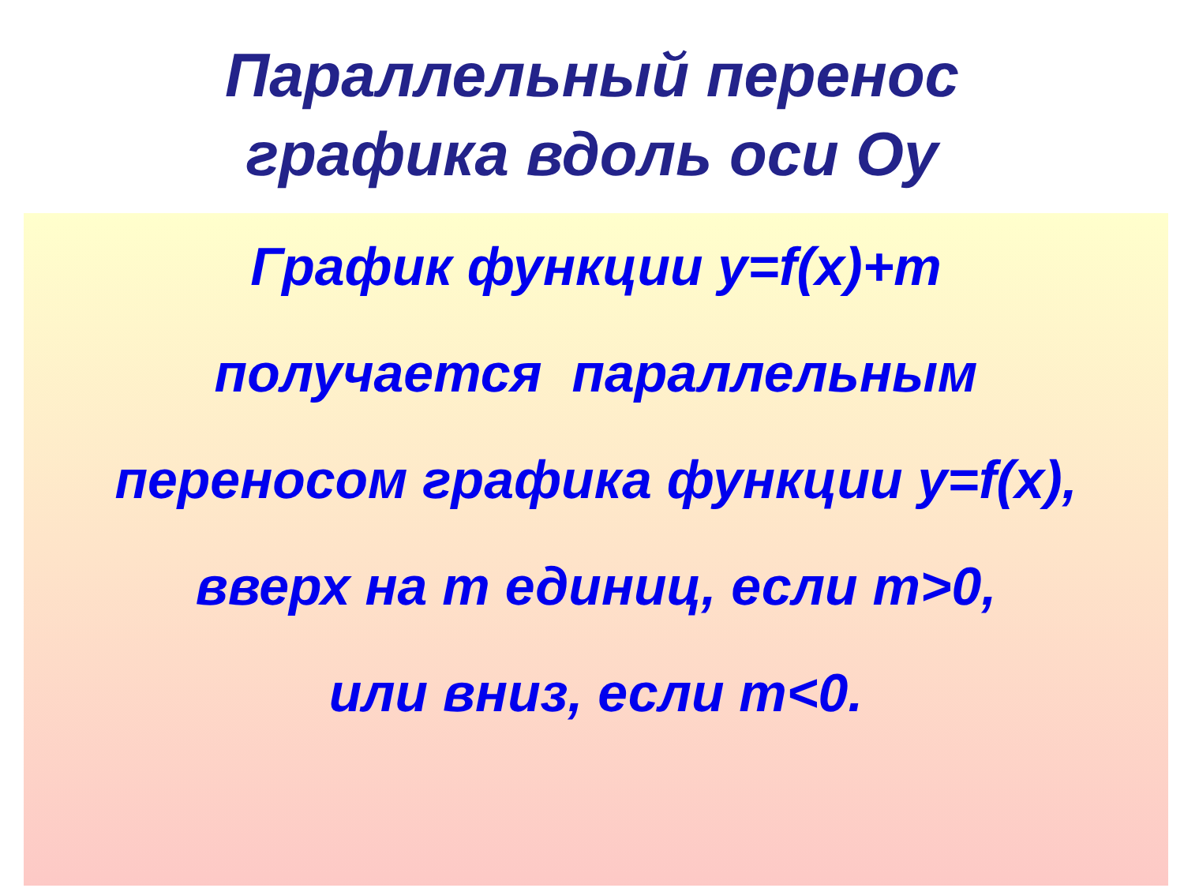Параллельный перенос
графика вдоль оси Оу
График функции y=f(x)+m
получается параллельным
переносом графика функции y=f(x),
вверх на m единиц, если m>0,
или вниз, если m<0.